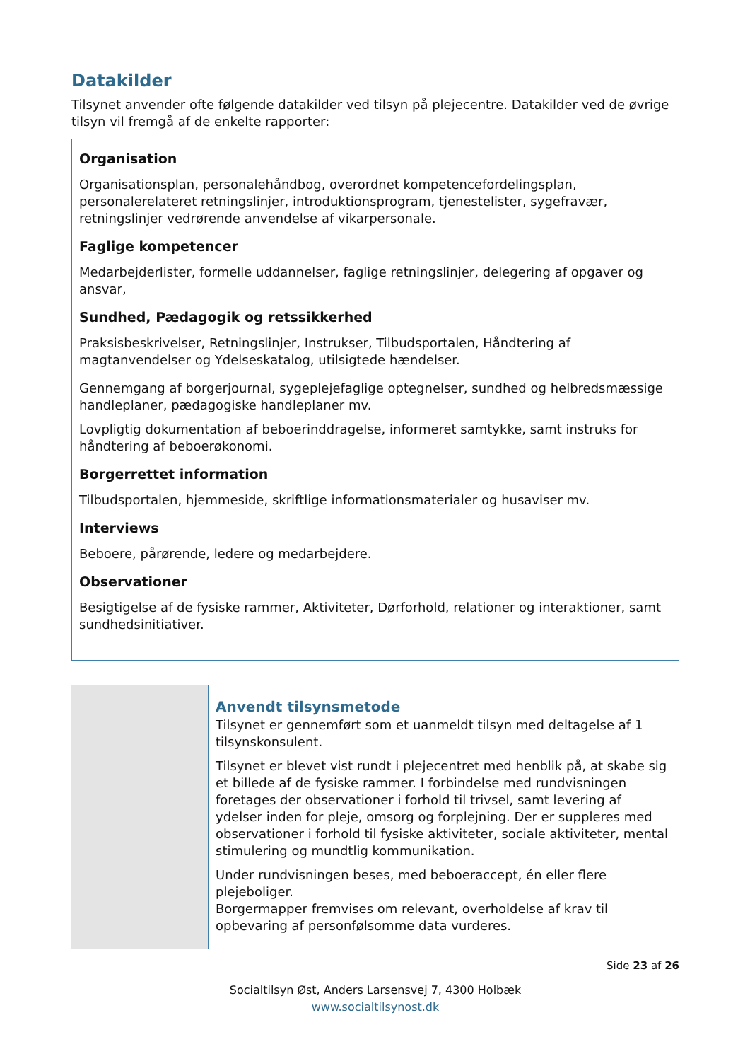Datakilder
Tilsynet anvender ofte følgende datakilder ved tilsyn på plejecentre. Datakilder ved de øvrige tilsyn vil fremgå af de enkelte rapporter:
Organisation
Organisationsplan, personalehåndbog, overordnet kompetencefordelingsplan, personalerelateret retningslinjer, introduktionsprogram, tjenestelister, sygefravær, retningslinjer vedrørende anvendelse af vikarpersonale.
Faglige kompetencer
Medarbejderlister, formelle uddannelser, faglige retningslinjer, delegering af opgaver og ansvar,
Sundhed, Pædagogik og retssikkerhed
Praksisbeskrivelser, Retningslinjer, Instrukser, Tilbudsportalen, Håndtering af magtanvendelser og Ydelseskatalog, utilsigtede hændelser.
Gennemgang af borgerjournal, sygeplejefaglige optegnelser, sundhed og helbredsmæssige handleplaner, pædagogiske handleplaner mv.
Lovpligtig dokumentation af beboerinddragelse, informeret samtykke, samt instruks for håndtering af beboerøkonomi.
Borgerrettet information
Tilbudsportalen, hjemmeside, skriftlige informationsmaterialer og husaviser mv.
Interviews
Beboere, pårørende, ledere og medarbejdere.
Observationer
Besigtigelse af de fysiske rammer, Aktiviteter, Dørforhold, relationer og interaktioner, samt sundhedsinitiativer.
Anvendt tilsynsmetode
Tilsynet er gennemført som et uanmeldt tilsyn med deltagelse af 1 tilsynskonsulent.
Tilsynet er blevet vist rundt i plejecentret med henblik på, at skabe sig et billede af de fysiske rammer. I forbindelse med rundvisningen foretages der observationer i forhold til trivsel, samt levering af ydelser inden for pleje, omsorg og forplejning. Der er suppleres med observationer i forhold til fysiske aktiviteter, sociale aktiviteter, mental stimulering og mundtlig kommunikation.
Under rundvisningen beses, med beboeraccept, én eller flere plejeboliger.
Borgermapper fremvises om relevant, overholdelse af krav til opbevaring af personfølsomme data vurderes.
Side 23 af 26
Socialtilsyn Øst, Anders Larsensvej 7, 4300 Holbæk
www.socialtilsynost.dk